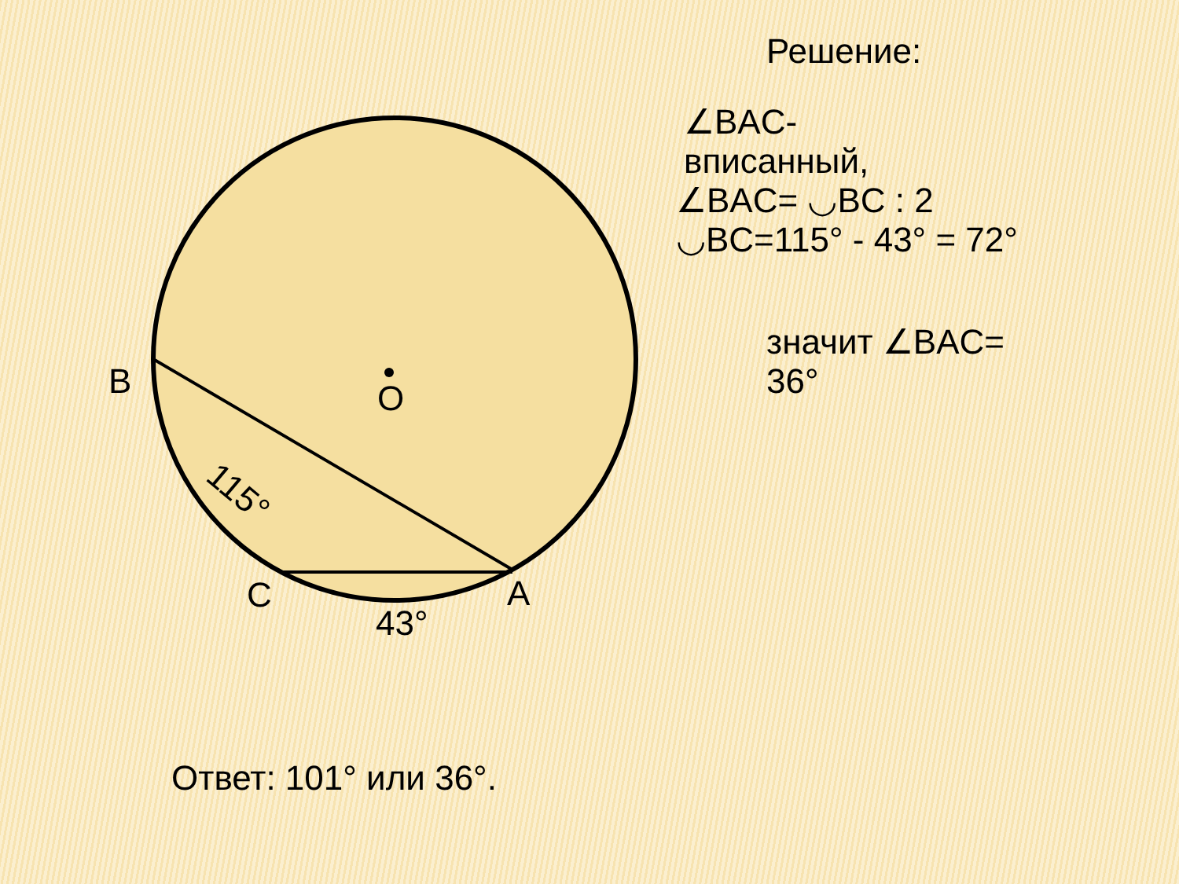B
O
C
A
43°
115°
Решение:
∠BAC-
вписанный,
∠BAC= ◡BC : 2
◡BC=115° - 43° = 72°
значит ∠BAC=
36°
Ответ: 101° или 36°.